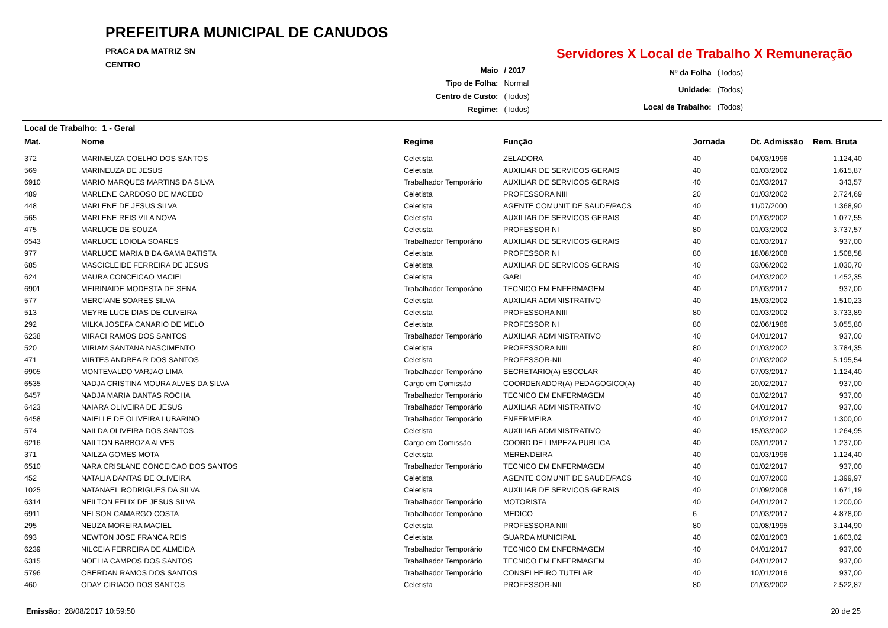PREFEITURA MUNICIPAL DE CANUDOS
PRACA DA MATRIZ SN
CENTRO
Servidores X Local de Trabalho X Remuneração
| Maio | / 2017 |
| Tipo de Folha: | Normal |
| Centro de Custo: | (Todos) |
| Regime: | (Todos) |
| Nº da Folha | (Todos) |
| Unidade: | (Todos) |
| Local de Trabalho: | (Todos) |
Local de Trabalho: 1 - Geral
| Mat. | Nome | Regime | Função | Jornada | Dt. Admissão | Rem. Bruta |
| --- | --- | --- | --- | --- | --- | --- |
| 372 | MARINEUZA COELHO DOS SANTOS | Celetista | ZELADORA | 40 | 04/03/1996 | 1.124,40 |
| 569 | MARINEUZA DE JESUS | Celetista | AUXILIAR DE SERVICOS GERAIS | 40 | 01/03/2002 | 1.615,87 |
| 6910 | MARIO MARQUES MARTINS DA SILVA | Trabalhador Temporário | AUXILIAR DE SERVICOS GERAIS | 40 | 01/03/2017 | 343,57 |
| 489 | MARLENE CARDOSO DE MACEDO | Celetista | PROFESSORA NIII | 20 | 01/03/2002 | 2.724,69 |
| 448 | MARLENE DE JESUS SILVA | Celetista | AGENTE COMUNIT DE SAUDE/PACS | 40 | 11/07/2000 | 1.368,90 |
| 565 | MARLENE REIS VILA NOVA | Celetista | AUXILIAR DE SERVICOS GERAIS | 40 | 01/03/2002 | 1.077,55 |
| 475 | MARLUCE DE SOUZA | Celetista | PROFESSOR NI | 80 | 01/03/2002 | 3.737,57 |
| 6543 | MARLUCE LOIOLA SOARES | Trabalhador Temporário | AUXILIAR DE SERVICOS GERAIS | 40 | 01/03/2017 | 937,00 |
| 977 | MARLUCE MARIA B DA GAMA BATISTA | Celetista | PROFESSOR NI | 80 | 18/08/2008 | 1.508,58 |
| 685 | MASCICLEIDE FERREIRA DE JESUS | Celetista | AUXILIAR DE SERVICOS GERAIS | 40 | 03/06/2002 | 1.030,70 |
| 624 | MAURA CONCEICAO MACIEL | Celetista | GARI | 40 | 04/03/2002 | 1.452,35 |
| 6901 | MEIRINAIDE MODESTA DE SENA | Trabalhador Temporário | TECNICO EM ENFERMAGEM | 40 | 01/03/2017 | 937,00 |
| 577 | MERCIANE SOARES SILVA | Celetista | AUXILIAR ADMINISTRATIVO | 40 | 15/03/2002 | 1.510,23 |
| 513 | MEYRE LUCE DIAS DE OLIVEIRA | Celetista | PROFESSORA NIII | 80 | 01/03/2002 | 3.733,89 |
| 292 | MILKA JOSEFA CANARIO DE MELO | Celetista | PROFESSOR NI | 80 | 02/06/1986 | 3.055,80 |
| 6238 | MIRACI RAMOS DOS SANTOS | Trabalhador Temporário | AUXILIAR ADMINISTRATIVO | 40 | 04/01/2017 | 937,00 |
| 520 | MIRIAM SANTANA NASCIMENTO | Celetista | PROFESSORA NIII | 80 | 01/03/2002 | 3.784,35 |
| 471 | MIRTES ANDREA R DOS SANTOS | Celetista | PROFESSOR-NII | 40 | 01/03/2002 | 5.195,54 |
| 6905 | MONTEVALDO VARJAO LIMA | Trabalhador Temporário | SECRETARIO(A) ESCOLAR | 40 | 07/03/2017 | 1.124,40 |
| 6535 | NADJA CRISTINA MOURA ALVES DA SILVA | Cargo em Comissão | COORDENADOR(A) PEDAGOGICO(A) | 40 | 20/02/2017 | 937,00 |
| 6457 | NADJA MARIA DANTAS ROCHA | Trabalhador Temporário | TECNICO EM ENFERMAGEM | 40 | 01/02/2017 | 937,00 |
| 6423 | NAIARA OLIVEIRA DE JESUS | Trabalhador Temporário | AUXILIAR ADMINISTRATIVO | 40 | 04/01/2017 | 937,00 |
| 6458 | NAIELLE DE OLIVEIRA LUBARINO | Trabalhador Temporário | ENFERMEIRA | 40 | 01/02/2017 | 1.300,00 |
| 574 | NAILDA OLIVEIRA DOS SANTOS | Celetista | AUXILIAR ADMINISTRATIVO | 40 | 15/03/2002 | 1.264,95 |
| 6216 | NAILTON BARBOZA ALVES | Cargo em Comissão | COORD DE LIMPEZA PUBLICA | 40 | 03/01/2017 | 1.237,00 |
| 371 | NAILZA GOMES MOTA | Celetista | MERENDEIRA | 40 | 01/03/1996 | 1.124,40 |
| 6510 | NARA CRISLANE CONCEICAO DOS SANTOS | Trabalhador Temporário | TECNICO EM ENFERMAGEM | 40 | 01/02/2017 | 937,00 |
| 452 | NATALIA DANTAS DE OLIVEIRA | Celetista | AGENTE COMUNIT DE SAUDE/PACS | 40 | 01/07/2000 | 1.399,97 |
| 1025 | NATANAEL RODRIGUES DA SILVA | Celetista | AUXILIAR DE SERVICOS GERAIS | 40 | 01/09/2008 | 1.671,19 |
| 6314 | NEILTON FELIX DE JESUS SILVA | Trabalhador Temporário | MOTORISTA | 40 | 04/01/2017 | 1.200,00 |
| 6911 | NELSON CAMARGO COSTA | Trabalhador Temporário | MEDICO | 6 | 01/03/2017 | 4.878,00 |
| 295 | NEUZA MOREIRA MACIEL | Celetista | PROFESSORA NIII | 80 | 01/08/1995 | 3.144,90 |
| 693 | NEWTON JOSE FRANCA REIS | Celetista | GUARDA MUNICIPAL | 40 | 02/01/2003 | 1.603,02 |
| 6239 | NILCEIA FERREIRA DE ALMEIDA | Trabalhador Temporário | TECNICO EM ENFERMAGEM | 40 | 04/01/2017 | 937,00 |
| 6315 | NOELIA CAMPOS DOS SANTOS | Trabalhador Temporário | TECNICO EM ENFERMAGEM | 40 | 04/01/2017 | 937,00 |
| 5796 | OBERDAN RAMOS DOS SANTOS | Trabalhador Temporário | CONSELHEIRO TUTELAR | 40 | 10/01/2016 | 937,00 |
| 460 | ODAY CIRIACO DOS SANTOS | Celetista | PROFESSOR-NII | 80 | 01/03/2002 | 2.522,87 |
Emissão: 28/08/2017 10:59:50 20 de 25